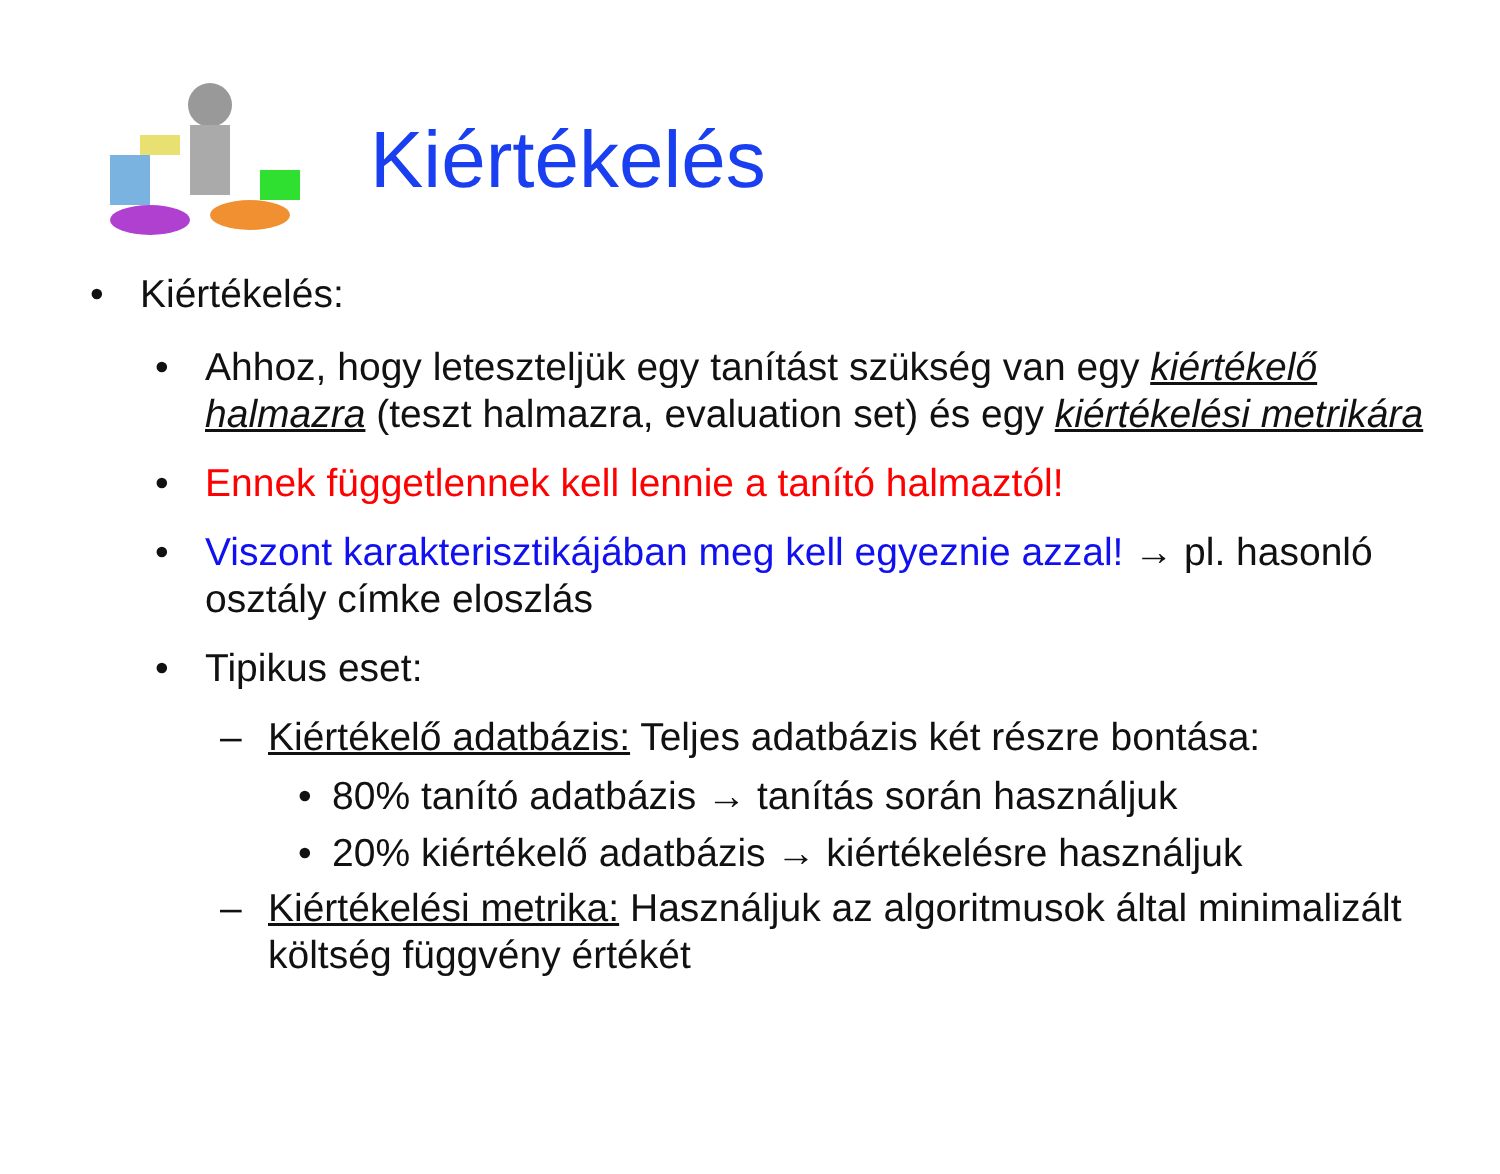Kiértékelés
• Kiértékelés:
• Ahhoz, hogy leteszteljük egy tanítást szükség van egy kiértékelő halmazra (teszt halmazra, evaluation set) és egy kiértékelési metrikára
• Ennek függetlennek kell lennie a tanító halmaztól!
• Viszont karakterisztikájában meg kell egyeznie azzal! → pl. hasonló osztály címke eloszlás
• Tipikus eset:
– Kiértékelő adatbázis: Teljes adatbázis két részre bontása:
• 80% tanító adatbázis → tanítás során használjuk
• 20% kiértékelő adatbázis → kiértékelésre használjuk
– Kiértékelési metrika: Használjuk az algoritmusok által minimalizált költség függvény értékét